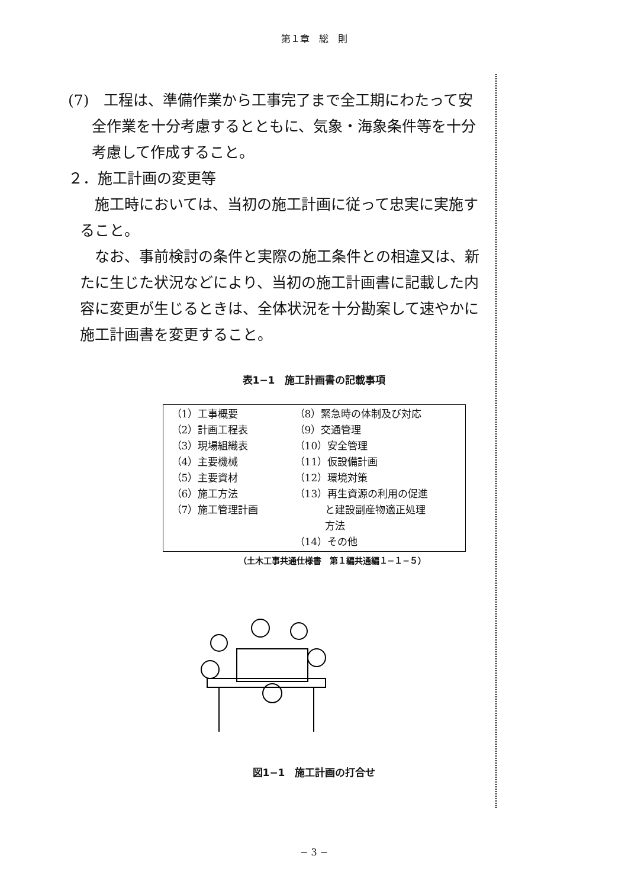第１章　総　則
(7)　工程は、準備作業から工事完了まで全工期にわたって安
全作業を十分考慮するとともに、気象・海象条件等を十分
考慮して作成すること。
２．施工計画の変更等
　施工時においては、当初の施工計画に従って忠実に実施す
ること。
　なお、事前検討の条件と実際の施工条件との相違又は、新
たに生じた状況などにより、当初の施工計画書に記載した内
容に変更が生じるときは、全体状況を十分勘案して速やかに
施工計画書を変更すること。
表1−1　施工計画書の記載事項
| （1）工事概要 （2）計画工程表 （3）現場組織表 （4）主要機械 （5）主要資材 （6）施工方法 （7）施工管理計画 | （8）緊急時の体制及び対応 （9）交通管理 （10）安全管理 （11）仮設備計画 （12）環境対策 （13）再生資源の利用の促進 と建設副産物適正処理 方法 （14）その他 |
（土木工事共通仕様書　第１編共通編１−１−５）
図1−1　施工計画の打合せ
− 3 −